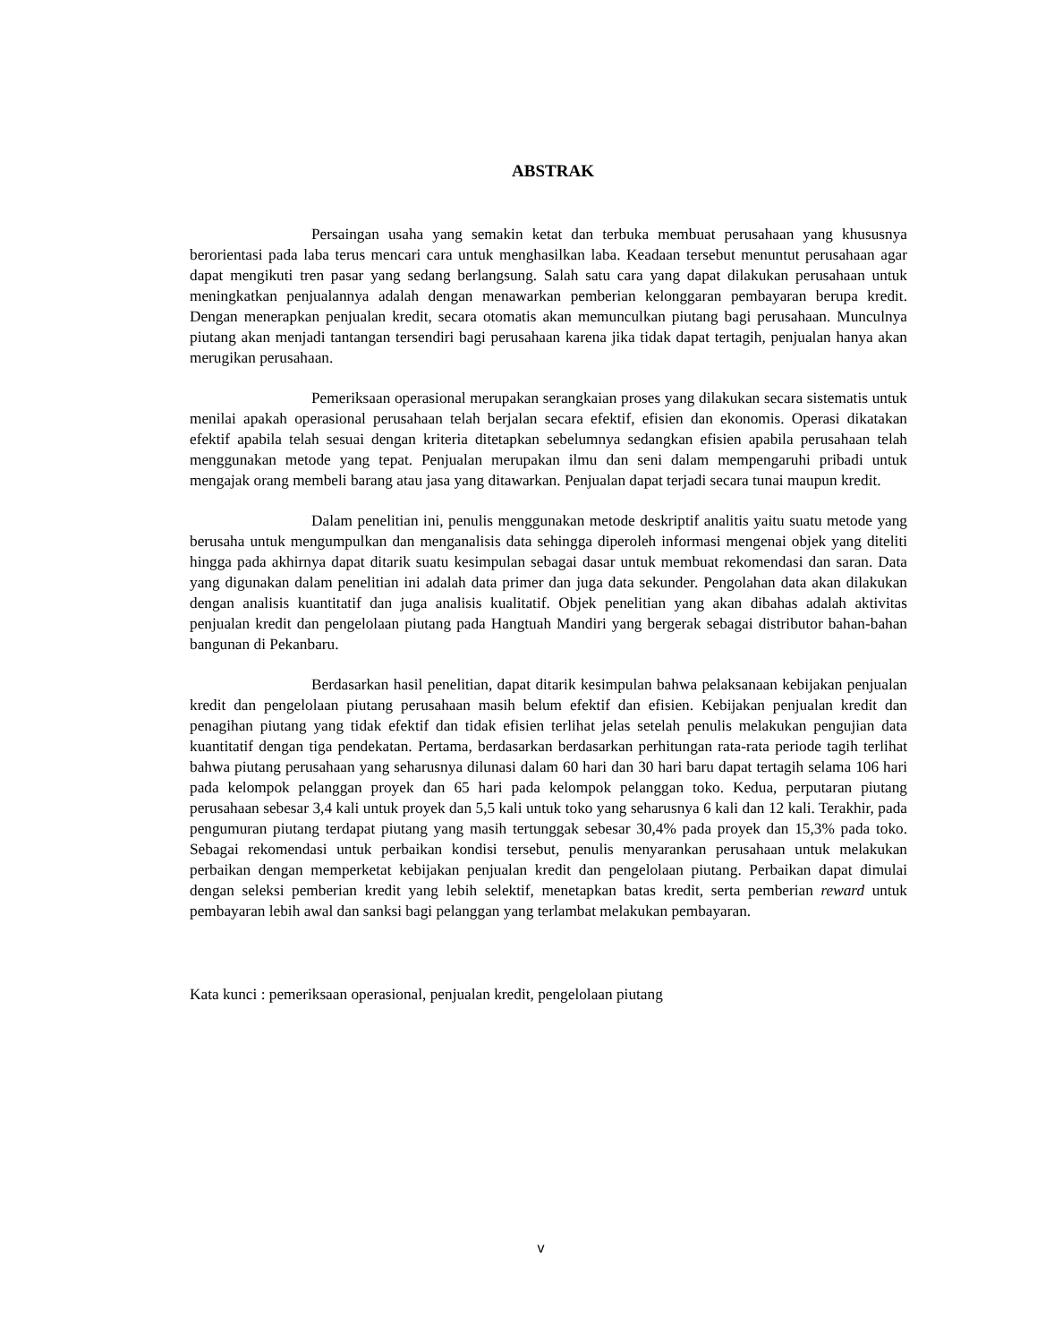ABSTRAK
Persaingan usaha yang semakin ketat dan terbuka membuat perusahaan yang khususnya berorientasi pada laba terus mencari cara untuk menghasilkan laba. Keadaan tersebut menuntut perusahaan agar dapat mengikuti tren pasar yang sedang berlangsung. Salah satu cara yang dapat dilakukan perusahaan untuk meningkatkan penjualannya adalah dengan menawarkan pemberian kelonggaran pembayaran berupa kredit. Dengan menerapkan penjualan kredit, secara otomatis akan memunculkan piutang bagi perusahaan. Munculnya piutang akan menjadi tantangan tersendiri bagi perusahaan karena jika tidak dapat tertagih, penjualan hanya akan merugikan perusahaan.
Pemeriksaan operasional merupakan serangkaian proses yang dilakukan secara sistematis untuk menilai apakah operasional perusahaan telah berjalan secara efektif, efisien dan ekonomis. Operasi dikatakan efektif apabila telah sesuai dengan kriteria ditetapkan sebelumnya sedangkan efisien apabila perusahaan telah menggunakan metode yang tepat. Penjualan merupakan ilmu dan seni dalam mempengaruhi pribadi untuk mengajak orang membeli barang atau jasa yang ditawarkan. Penjualan dapat terjadi secara tunai maupun kredit.
Dalam penelitian ini, penulis menggunakan metode deskriptif analitis yaitu suatu metode yang berusaha untuk mengumpulkan dan menganalisis data sehingga diperoleh informasi mengenai objek yang diteliti hingga pada akhirnya dapat ditarik suatu kesimpulan sebagai dasar untuk membuat rekomendasi dan saran. Data yang digunakan dalam penelitian ini adalah data primer dan juga data sekunder. Pengolahan data akan dilakukan dengan analisis kuantitatif dan juga analisis kualitatif. Objek penelitian yang akan dibahas adalah aktivitas penjualan kredit dan pengelolaan piutang pada Hangtuah Mandiri yang bergerak sebagai distributor bahan-bahan bangunan di Pekanbaru.
Berdasarkan hasil penelitian, dapat ditarik kesimpulan bahwa pelaksanaan kebijakan penjualan kredit dan pengelolaan piutang perusahaan masih belum efektif dan efisien. Kebijakan penjualan kredit dan penagihan piutang yang tidak efektif dan tidak efisien terlihat jelas setelah penulis melakukan pengujian data kuantitatif dengan tiga pendekatan. Pertama, berdasarkan berdasarkan perhitungan rata-rata periode tagih terlihat bahwa piutang perusahaan yang seharusnya dilunasi dalam 60 hari dan 30 hari baru dapat tertagih selama 106 hari pada kelompok pelanggan proyek dan 65 hari pada kelompok pelanggan toko. Kedua, perputaran piutang perusahaan sebesar 3,4 kali untuk proyek dan 5,5 kali untuk toko yang seharusnya 6 kali dan 12 kali. Terakhir, pada pengumuran piutang terdapat piutang yang masih tertunggak sebesar 30,4% pada proyek dan 15,3% pada toko. Sebagai rekomendasi untuk perbaikan kondisi tersebut, penulis menyarankan perusahaan untuk melakukan perbaikan dengan memperketat kebijakan penjualan kredit dan pengelolaan piutang. Perbaikan dapat dimulai dengan seleksi pemberian kredit yang lebih selektif, menetapkan batas kredit, serta pemberian reward untuk pembayaran lebih awal dan sanksi bagi pelanggan yang terlambat melakukan pembayaran.
Kata kunci : pemeriksaan operasional, penjualan kredit, pengelolaan piutang
v